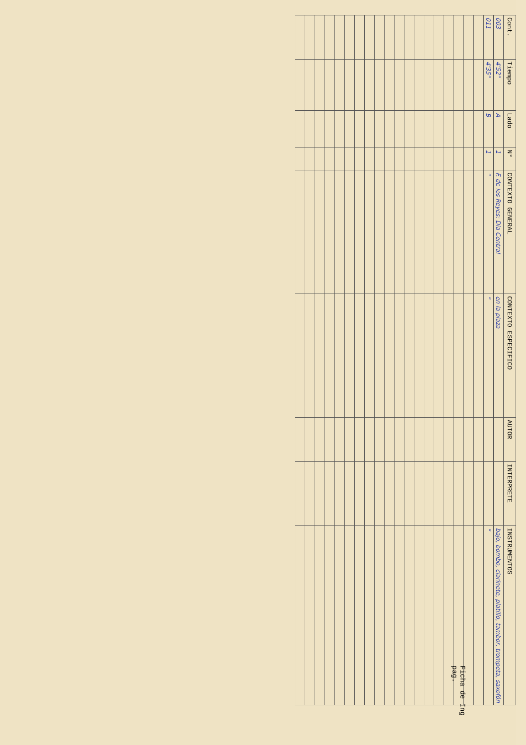| Cont. | Tiempo | Lado | N° | CONTEXTO GENERAL | CONTEXTO ESPECIFICO | AUTOR | INTERPRETE | INSTRUMENTOS |
| --- | --- | --- | --- | --- | --- | --- | --- | --- |
| 003 | 4'52" | A | 1 | F. de los Reyes: Dia Central | en la plaza | | | bajo, bombo, clarinete, platillo, tambor, trompeta, saxofón |
| 011 | 4'35" | B | 1 | " | " | | | " |
Ficha de Ing
pag.